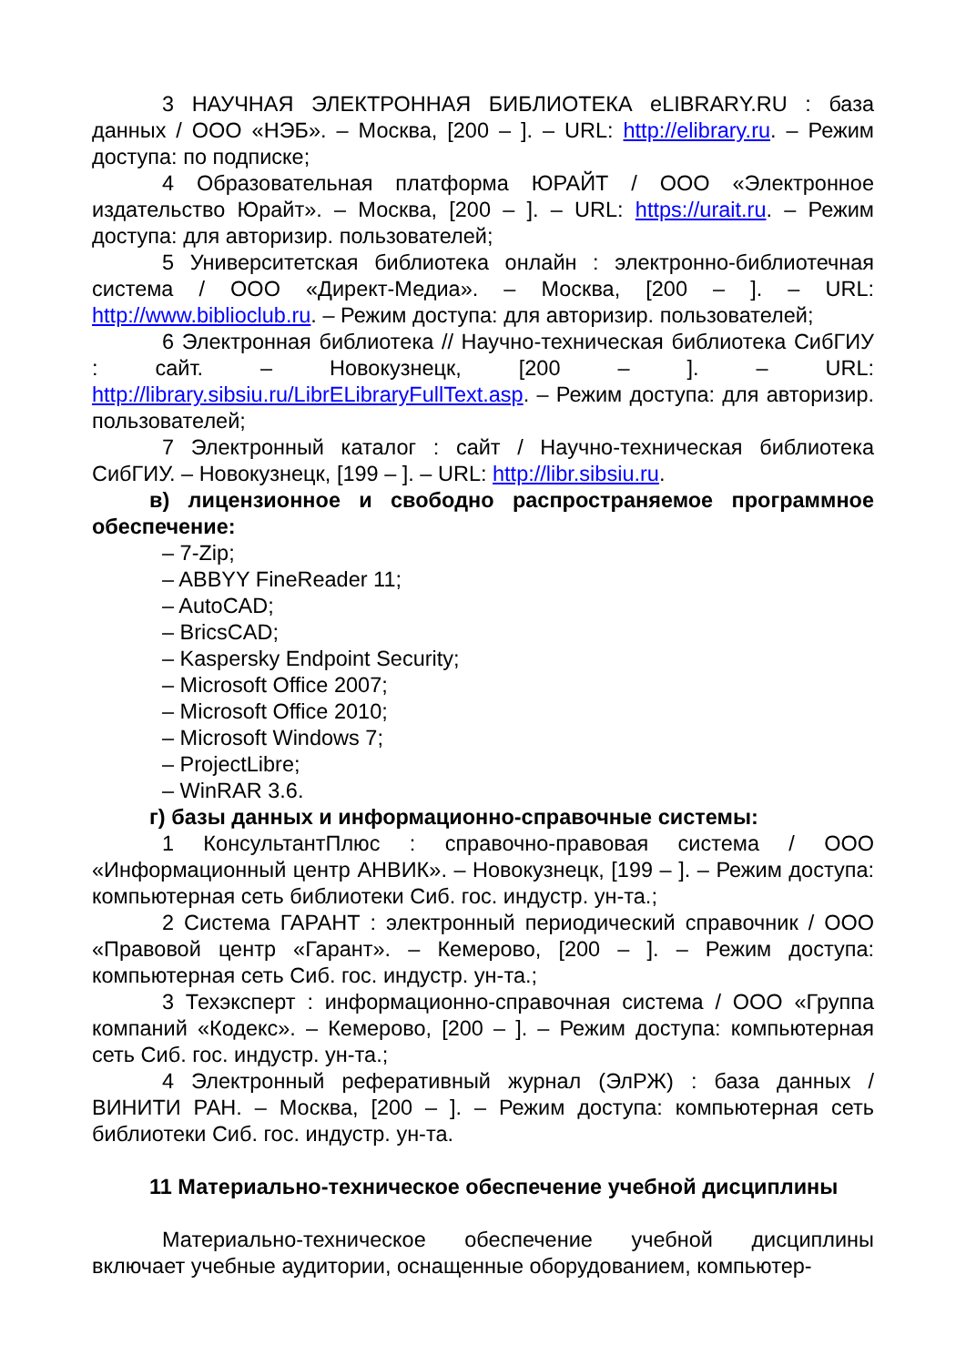3 НАУЧНАЯ ЭЛЕКТРОННАЯ БИБЛИОТЕКА eLIBRARY.RU : база данных / ООО «НЭБ». – Москва, [200 – ]. – URL: http://elibrary.ru. – Режим доступа: по подписке;
4 Образовательная платформа ЮРАЙТ / ООО «Электронное издательство Юрайт». – Москва, [200 – ]. – URL: https://urait.ru. – Режим доступа: для авторизир. пользователей;
5 Университетская библиотека онлайн : электронно-библиотечная система / ООО «Директ-Медиа». – Москва, [200 – ]. – URL: http://www.biblioclub.ru. – Режим доступа: для авторизир. пользователей;
6 Электронная библиотека // Научно-техническая библиотека СибГИУ : сайт. – Новокузнецк, [200 – ]. – URL: http://library.sibsiu.ru/LibrELibraryFullText.asp. – Режим доступа: для авторизир. пользователей;
7 Электронный каталог : сайт / Научно-техническая библиотека СибГИУ. – Новокузнецк, [199 – ]. – URL: http://libr.sibsiu.ru.
в) лицензионное и свободно распространяемое программное обеспечение:
– 7-Zip;
– ABBYY FineReader 11;
– AutoCAD;
– BricsCAD;
– Kaspersky Endpoint Security;
– Microsoft Office 2007;
– Microsoft Office 2010;
– Microsoft Windows 7;
– ProjectLibre;
– WinRAR 3.6.
г) базы данных и информационно-справочные системы:
1 КонсультантПлюс : справочно-правовая система / ООО «Информационный центр АНВИК». – Новокузнецк, [199 – ]. – Режим доступа: компьютерная сеть библиотеки Сиб. гос. индустр. ун-та.;
2 Система ГАРАНТ : электронный периодический справочник / ООО «Правовой центр «Гарант». – Кемерово, [200 – ]. – Режим доступа: компьютерная сеть Сиб. гос. индустр. ун-та.;
3 Техэксперт : информационно-справочная система / ООО «Группа компаний «Кодекс». – Кемерово, [200 – ]. – Режим доступа: компьютерная сеть Сиб. гос. индустр. ун-та.;
4 Электронный реферативный журнал (ЭлРЖ) : база данных / ВИНИТИ РАН. – Москва, [200 – ]. – Режим доступа: компьютерная сеть библиотеки Сиб. гос. индустр. ун-та.
11 Материально-техническое обеспечение учебной дисциплины
Материально-техническое обеспечение учебной дисциплины включает учебные аудитории, оснащенные оборудованием, компьютер-